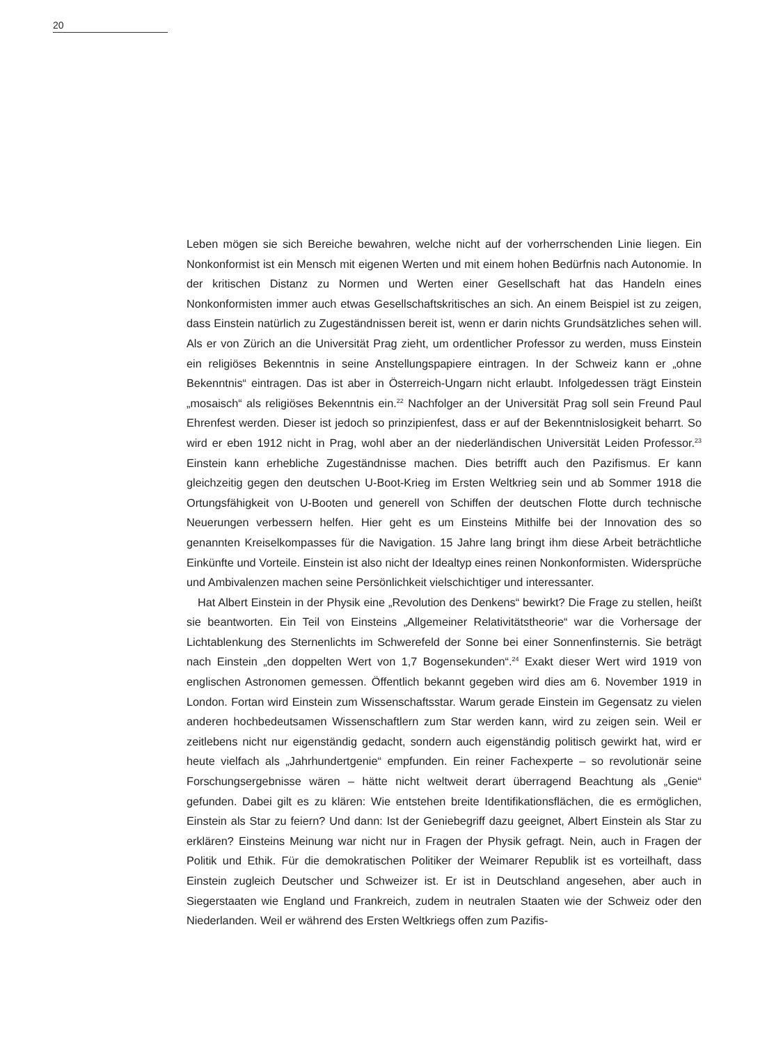20
Leben mögen sie sich Bereiche bewahren, welche nicht auf der vorherrschenden Linie liegen. Ein Nonkonformist ist ein Mensch mit eigenen Werten und mit einem hohen Bedürfnis nach Autonomie. In der kritischen Distanz zu Normen und Werten einer Gesellschaft hat das Handeln eines Nonkonformisten immer auch etwas Gesellschaftskritisches an sich. An einem Beispiel ist zu zeigen, dass Einstein natürlich zu Zugeständnissen bereit ist, wenn er darin nichts Grundsätzliches sehen will. Als er von Zürich an die Universität Prag zieht, um ordentlicher Professor zu werden, muss Einstein ein religiöses Bekenntnis in seine Anstellungspapiere eintragen. In der Schweiz kann er „ohne Bekenntnis“ eintragen. Das ist aber in Österreich-Ungarn nicht erlaubt. Infolgedessen trägt Einstein „mosaisch“ als religiöses Bekenntnis ein.<sup>22</sup> Nachfolger an der Universität Prag soll sein Freund Paul Ehrenfest werden. Dieser ist jedoch so prinzipienfest, dass er auf der Bekenntnislosigkeit beharrt. So wird er eben 1912 nicht in Prag, wohl aber an der niederländischen Universität Leiden Professor.<sup>23</sup> Einstein kann erhebliche Zugeständnisse machen. Dies betrifft auch den Pazifismus. Er kann gleichzeitig gegen den deutschen U-Boot-Krieg im Ersten Weltkrieg sein und ab Sommer 1918 die Ortungsfähigkeit von U-Booten und generell von Schiffen der deutschen Flotte durch technische Neuerungen verbessern helfen. Hier geht es um Einsteins Mithilfe bei der Innovation des so genannten Kreiselkompasses für die Navigation. 15 Jahre lang bringt ihm diese Arbeit beträchtliche Einkünfte und Vorteile. Einstein ist also nicht der Idealtyp eines reinen Nonkonformisten. Widersprüche und Ambivalenzen machen seine Persönlichkeit vielschichtiger und interessanter.
Hat Albert Einstein in der Physik eine „Revolution des Denkens“ bewirkt? Die Frage zu stellen, heißt sie beantworten. Ein Teil von Einsteins „Allgemeiner Relativitätstheorie“ war die Vorhersage der Lichtablenkung des Sternenlichts im Schwerefeld der Sonne bei einer Sonnenfinsternis. Sie beträgt nach Einstein „den doppelten Wert von 1,7 Bogensekunden“.<sup>24</sup> Exakt dieser Wert wird 1919 von englischen Astronomen gemessen. Öffentlich bekannt gegeben wird dies am 6. November 1919 in London. Fortan wird Einstein zum Wissenschaftsstar. Warum gerade Einstein im Gegensatz zu vielen anderen hochbedeutsamen Wissenschaftlern zum Star werden kann, wird zu zeigen sein. Weil er zeitlebens nicht nur eigenständig gedacht, sondern auch eigenständig politisch gewirkt hat, wird er heute vielfach als „Jahrhundertgenie“ empfunden. Ein reiner Fachexperte – so revolutionär seine Forschungsergebnisse wären – hätte nicht weltweit derart überragend Beachtung als „Genie“ gefunden. Dabei gilt es zu klären: Wie entstehen breite Identifikationsflächen, die es ermöglichen, Einstein als Star zu feiern? Und dann: Ist der Geniebegriff dazu geeignet, Albert Einstein als Star zu erklären? Einsteins Meinung war nicht nur in Fragen der Physik gefragt. Nein, auch in Fragen der Politik und Ethik. Für die demokratischen Politiker der Weimarer Republik ist es vorteilhaft, dass Einstein zugleich Deutscher und Schweizer ist. Er ist in Deutschland angesehen, aber auch in Siegerstaaten wie England und Frankreich, zudem in neutralen Staaten wie der Schweiz oder den Niederlanden. Weil er während des Ersten Weltkriegs offen zum Pazifis-